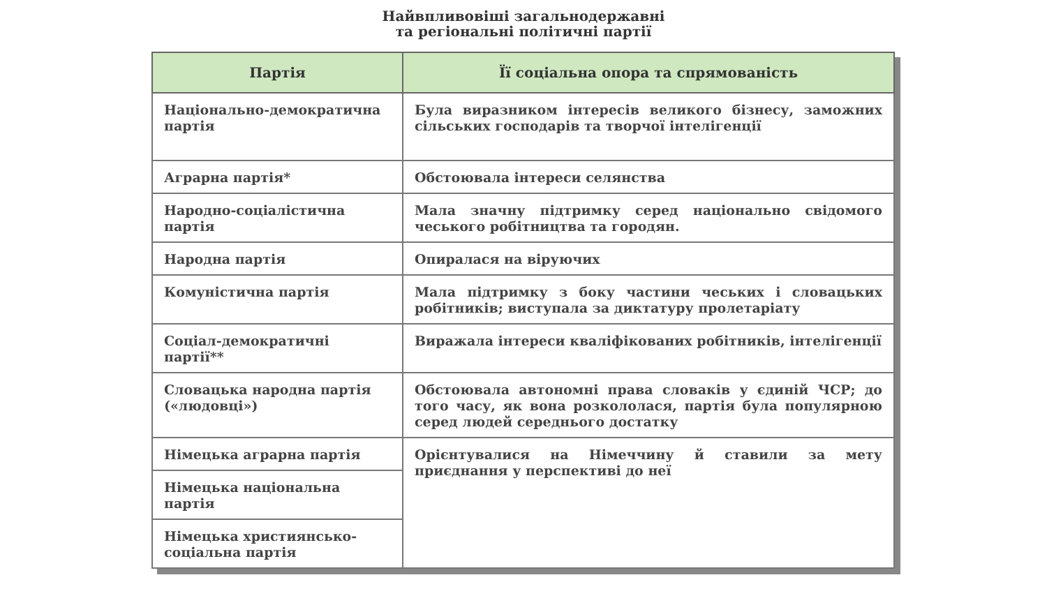Найвпливовіші загальнодержавні
та регіональні політичні партії
| Партія | Її соціальна опора та спрямованість |
| --- | --- |
| Національно-демократична партія | Була виразником інтересів великого бізнесу, заможних сільських господарів та творчої інтелігенції |
| Аграрна партія* | Обстоювала інтереси селянства |
| Народно-соціалістична партія | Мала значну підтримку серед національно свідомого чеського робітництва та городян. |
| Народна партія | Опиралася на віруючих |
| Комуністична партія | Мала підтримку з боку частини чеських і словацьких робітників; виступала за диктатуру пролетаріату |
| Соціал-демократичні партії** | Виражала інтереси кваліфікованих робітників, інтелігенції |
| Словацька народна партія («людовці») | Обстоювала автономні права словаків у єдиній ЧСР; до того часу, як вона розкололася, партія була популярною серед людей середнього достатку |
| Німецька аграрна партія | Орієнтувалися на Німеччину й ставили за мету приєднання у перспективі до неї |
| Німецька національна партія | |
| Німецька християнсько-соціальна партія | |